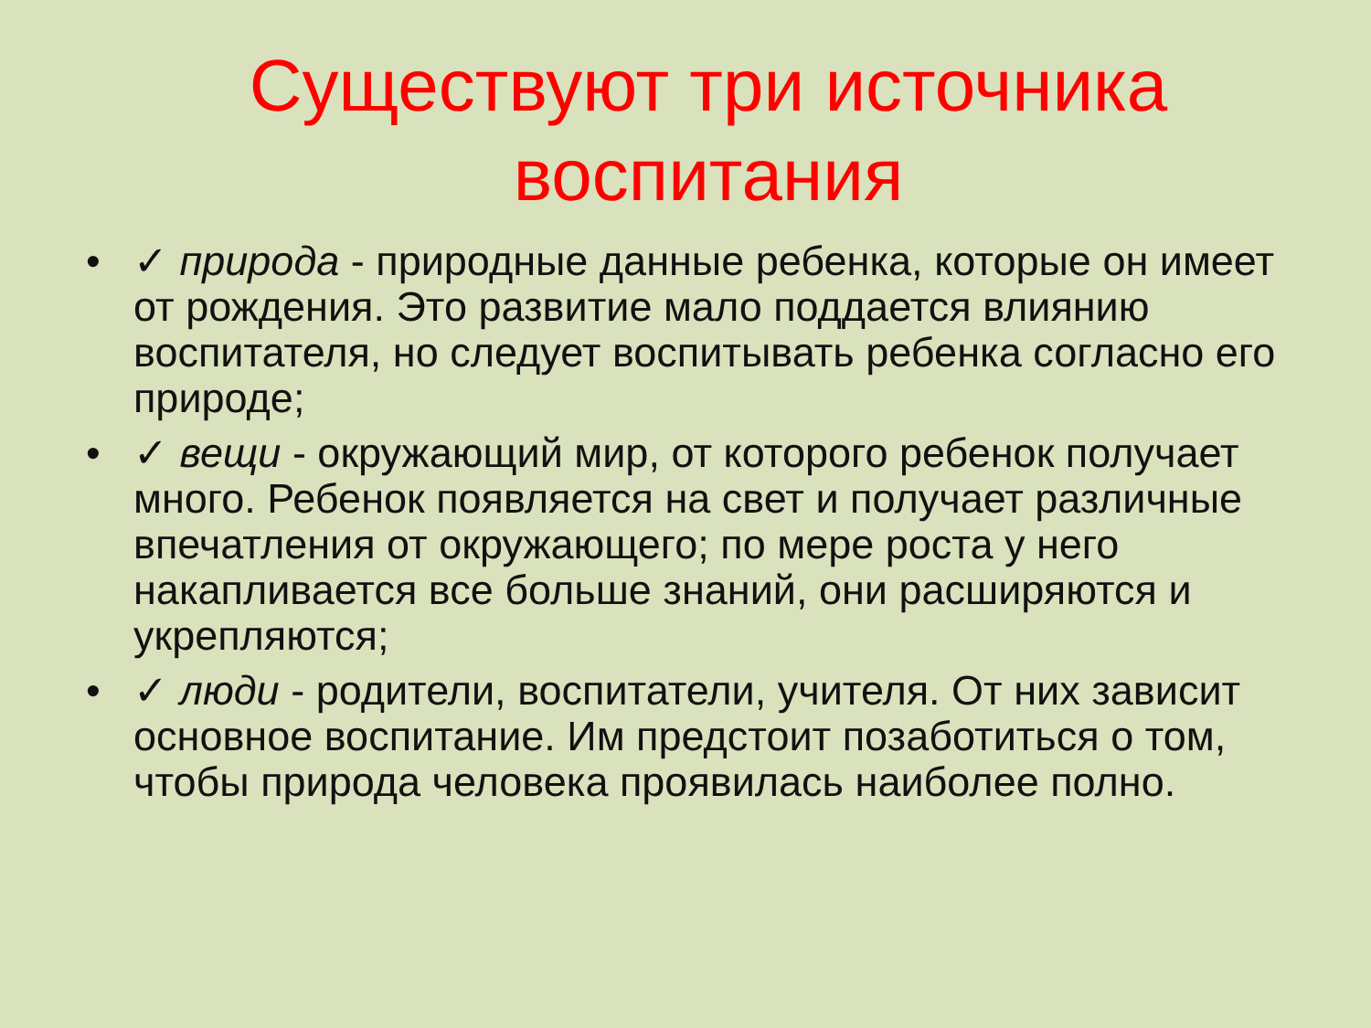Существуют три источника воспитания
• ✓ природа - природные данные ребенка, которые он имеет от рождения. Это развитие мало поддается влиянию воспитателя, но следует воспитывать ребенка согласно его природе;
• ✓ вещи - окружающий мир, от которого ребенок получает много. Ребенок появляется на свет и получает различные впечатления от окружающего; по мере роста у него накапливается все больше знаний, они расширяются и укрепляются;
• ✓ люди - родители, воспитатели, учителя. От них зависит основное воспитание. Им предстоит позаботиться о том, чтобы природа человека проявилась наиболее полно.